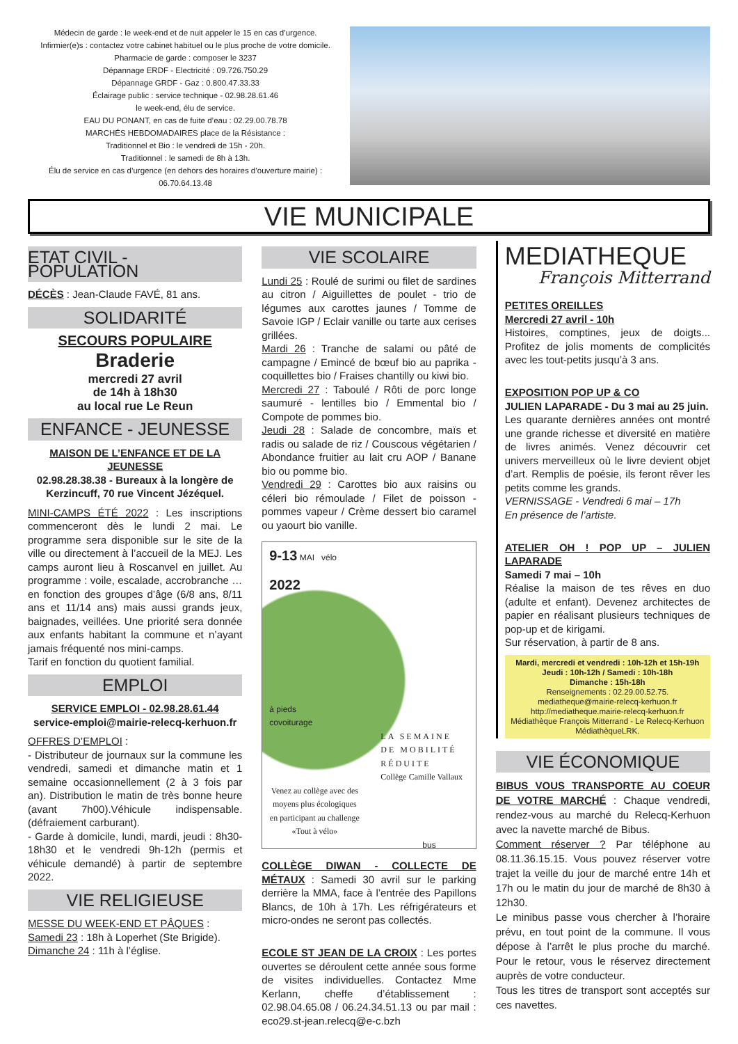Médecin de garde : le week-end et de nuit appeler le 15 en cas d’urgence.
Infirmier(e)s : contactez votre cabinet habituel ou le plus proche de votre domicile.
Pharmacie de garde : composer le 3237
Dépannage ERDF - Electricité : 09.726.750.29
Dépannage GRDF - Gaz : 0.800.47.33.33
Éclairage public : service technique - 02.98.28.61.46
le week-end, élu de service.
EAU DU PONANT, en cas de fuite d’eau : 02.29.00.78.78
MARCHÉS HEBDOMADAIRES place de la Résistance :
Traditionnel et Bio : le vendredi de 15h - 20h.
Traditionnel : le samedi de 8h à 13h.
Élu de service en cas d’urgence (en dehors des horaires d’ouverture mairie) :
06.70.64.13.48
VIE MUNICIPALE
ETAT CIVIL - POPULATION
DÉCÈS : Jean-Claude FAVÉ, 81 ans.
SOLIDARITÉ
SECOURS POPULAIRE
Braderie
mercredi 27 avril
de 14h à 18h30
au local rue Le Reun
ENFANCE - JEUNESSE
MAISON DE L’ENFANCE ET DE LA JEUNESSE
02.98.28.38.38 - Bureaux à la longère de Kerzincuff, 70 rue Vincent Jézéquel.
MINI-CAMPS ÉTÉ 2022 : Les inscriptions commenceront dès le lundi 2 mai. Le programme sera disponible sur le site de la ville ou directement à l’accueil de la MEJ. Les camps auront lieu à Roscanvel en juillet. Au programme : voile, escalade, accrobranche … en fonction des groupes d’âge (6/8 ans, 8/11 ans et 11/14 ans) mais aussi grands jeux, baignades, veillées. Une priorité sera donnée aux enfants habitant la commune et n’ayant jamais fréquenté nos mini-camps.
Tarif en fonction du quotient familial.
EMPLOI
SERVICE EMPLOI - 02.98.28.61.44
service-emploi@mairie-relecq-kerhuon.fr
OFFRES D’EMPLOI :
- Distributeur de journaux sur la commune les vendredi, samedi et dimanche matin et 1 semaine occasionnellement (2 à 3 fois par an). Distribution le matin de très bonne heure (avant 7h00).Véhicule indispensable. (défraiement carburant).
- Garde à domicile, lundi, mardi, jeudi : 8h30-18h30 et le vendredi 9h-12h (permis et véhicule demandé) à partir de septembre 2022.
VIE RELIGIEUSE
MESSE DU WEEK-END ET PÂQUES :
Samedi 23 : 18h à Loperhet (Ste Brigide).
Dimanche 24 : 11h à l’église.
VIE SCOLAIRE
Lundi 25 : Roulé de surimi ou filet de sardines au citron / Aiguillettes de poulet - trio de légumes aux carottes jaunes / Tomme de Savoie IGP / Eclair vanille ou tarte aux cerises grillées.
Mardi 26 : Tranche de salami ou pâté de campagne / Emincé de bœuf bio au paprika - coquillettes bio / Fraises chantilly ou kiwi bio.
Mercredi 27 : Taboulé / Rôti de porc longe saumuré - lentilles bio / Emmental bio / Compote de pommes bio.
Jeudi 28 : Salade de concombre, maïs et radis ou salade de riz / Couscous végétarien / Abondance fruitier au lait cru AOP / Banane bio ou pomme bio.
Vendredi 29 : Carottes bio aux raisins ou céleri bio rémoulade / Filet de poisson - pommes vapeur / Crème dessert bio caramel ou yaourt bio vanille.
9-13 MAI vélo
2022
à pieds
covoiturage
LA SEMAINE
DE MOBILITÉ
RÉDUITE
Collège Camille Vallaux
Venez au collège avec des moyens plus écologiques en participant au challenge «Tout à vélo»
bus
COLLÈGE DIWAN - COLLECTE DE MÉTAUX : Samedi 30 avril sur le parking derrière la MMA, face à l’entrée des Papillons Blancs, de 10h à 17h. Les réfrigérateurs et micro-ondes ne seront pas collectés.
ECOLE ST JEAN DE LA CROIX : Les portes ouvertes se déroulent cette année sous forme de visites individuelles. Contactez Mme Kerlann, cheffe d’établissement : 02.98.04.65.08 / 06.24.34.51.13 ou par mail : eco29.st-jean.relecq@e-c.bzh
MEDIATHEQUE
François Mitterrand
PETITES OREILLES
Mercredi 27 avril - 10h
Histoires, comptines, jeux de doigts... Profitez de jolis moments de complicités avec les tout-petits jusqu’à 3 ans.
EXPOSITION POP UP & CO
JULIEN LAPARADE - Du 3 mai au 25 juin.
Les quarante dernières années ont montré une grande richesse et diversité en matière de livres animés. Venez découvrir cet univers merveilleux où le livre devient objet d’art. Remplis de poésie, ils feront rêver les petits comme les grands.
VERNISSAGE - Vendredi 6 mai – 17h
En présence de l’artiste.
ATELIER OH ! POP UP – JULIEN LAPARADE
Samedi 7 mai – 10h
Réalise la maison de tes rêves en duo (adulte et enfant). Devenez architectes de papier en réalisant plusieurs techniques de pop-up et de kirigami.
Sur réservation, à partir de 8 ans.
Mardi, mercredi et vendredi : 10h-12h et 15h-19h
Jeudi : 10h-12h / Samedi : 10h-18h
Dimanche : 15h-18h
Renseignements : 02.29.00.52.75.
mediatheque@mairie-relecq-kerhuon.fr
http://mediatheque.mairie-relecq-kerhuon.fr
Médiathèque François Mitterrand - Le Relecq-Kerhuon
MédiathèqueLRK.
VIE ÉCONOMIQUE
BIBUS VOUS TRANSPORTE AU COEUR DE VOTRE MARCHÉ : Chaque vendredi, rendez-vous au marché du Relecq-Kerhuon avec la navette marché de Bibus.
Comment réserver ? Par téléphone au 08.11.36.15.15. Vous pouvez réserver votre trajet la veille du jour de marché entre 14h et 17h ou le matin du jour de marché de 8h30 à 12h30.
Le minibus passe vous chercher à l’horaire prévu, en tout point de la commune. Il vous dépose à l’arrêt le plus proche du marché. Pour le retour, vous le réservez directement auprès de votre conducteur.
Tous les titres de transport sont acceptés sur ces navettes.